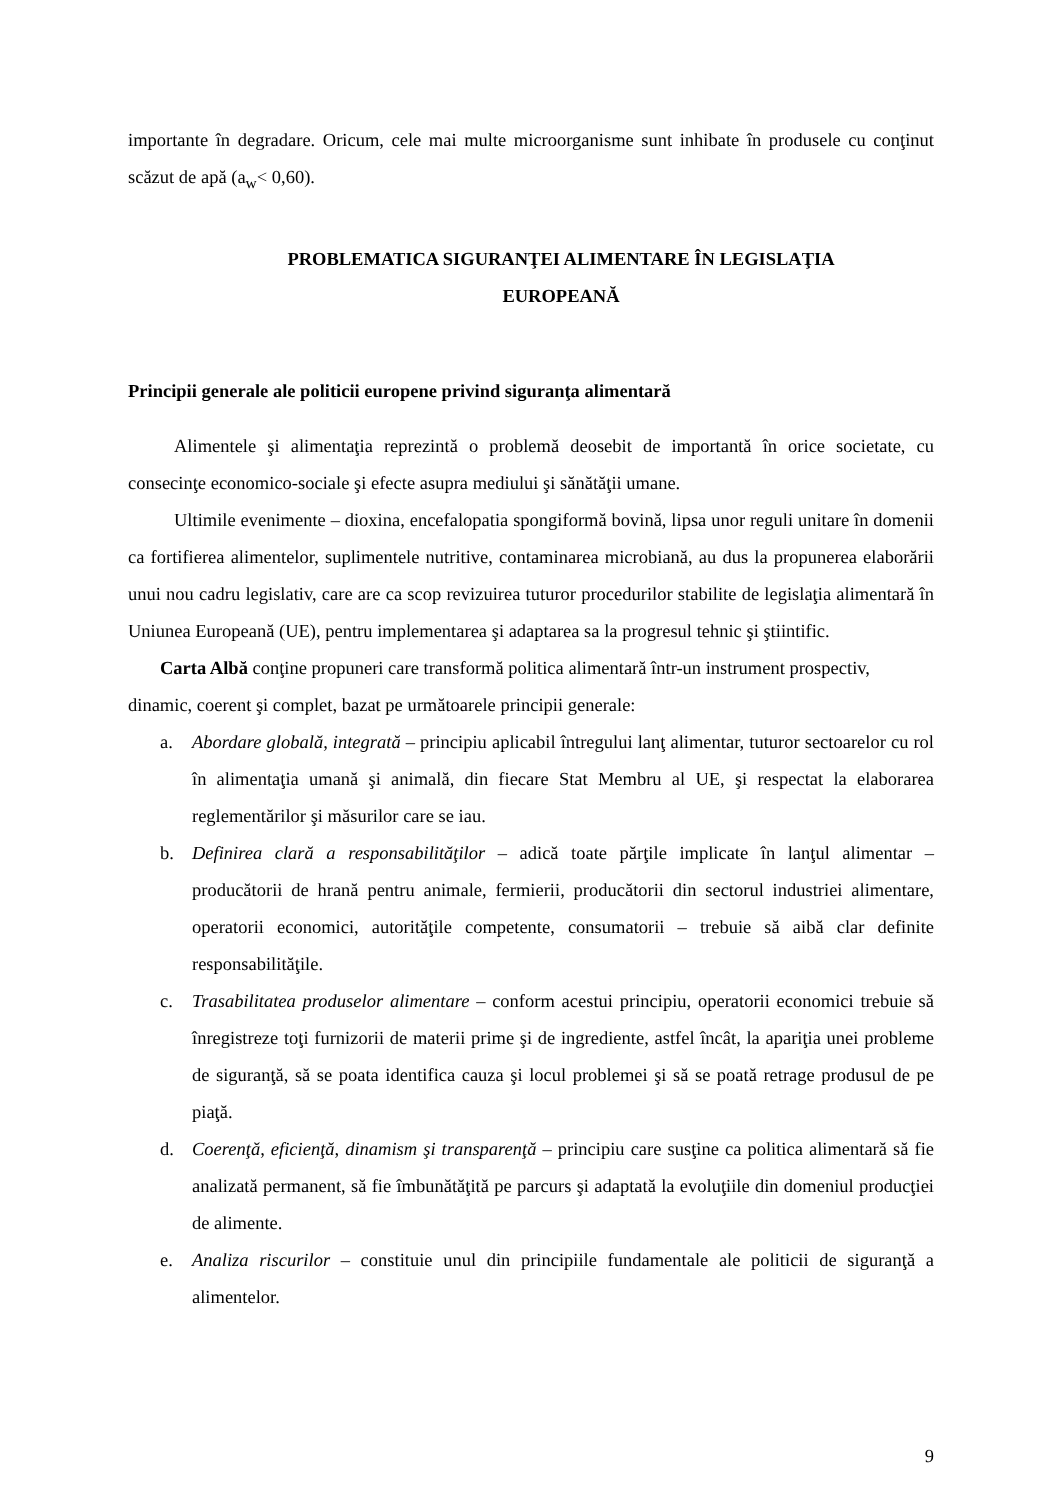importante în degradare. Oricum, cele mai multe microorganisme sunt inhibate în produsele cu conţinut scăzut de apă (a<sub>w</sub>< 0,60).
PROBLEMATICA SIGURANŢEI ALIMENTARE ÎN LEGISLAŢIA
EUROPEANĂ
Principii generale ale politicii europene privind siguranţa alimentară
Alimentele şi alimentaţia reprezintă o problemă deosebit de importantă în orice societate, cu consecinţe economico-sociale şi efecte asupra mediului şi sănătăţii umane.
Ultimile evenimente – dioxina, encefalopatia spongiformă bovină, lipsa unor reguli unitare în domenii ca fortifierea alimentelor, suplimentele nutritive, contaminarea microbiană, au dus la propunerea elaborării unui nou cadru legislativ, care are ca scop revizuirea tuturor procedurilor stabilite de legislaţia alimentară în Uniunea Europeană (UE), pentru implementarea şi adaptarea sa la progresul tehnic şi ştiintific.
Carta Albă conţine propuneri care transformă politica alimentară într-un instrument prospectiv, dinamic, coerent şi complet, bazat pe următoarele principii generale:
a. Abordare globală, integrată – principiu aplicabil întregului lanţ alimentar, tuturor sectoarelor cu rol în alimentaţia umană şi animală, din fiecare Stat Membru al UE, şi respectat la elaborarea reglementărilor şi măsurilor care se iau.
b. Definirea clară a responsabilităţilor – adică toate părţile implicate în lanţul alimentar – producătorii de hrană pentru animale, fermierii, producătorii din sectorul industriei alimentare, operatorii economici, autorităţile competente, consumatorii – trebuie să aibă clar definite responsabilităţile.
c. Trasabilitatea produselor alimentare – conform acestui principiu, operatorii economici trebuie să înregistreze toţi furnizorii de materii prime şi de ingrediente, astfel încât, la apariţia unei probleme de siguranţă, să se poata identifica cauza şi locul problemei şi să se poată retrage produsul de pe piaţă.
d. Coerenţă, eficienţă, dinamism şi transparenţă – principiu care susţine ca politica alimentară să fie analizată permanent, să fie îmbunătăţită pe parcurs şi adaptată la evoluţiile din domeniul producţiei de alimente.
e. Analiza riscurilor – constituie unul din principiile fundamentale ale politicii de siguranţă a alimentelor.
9